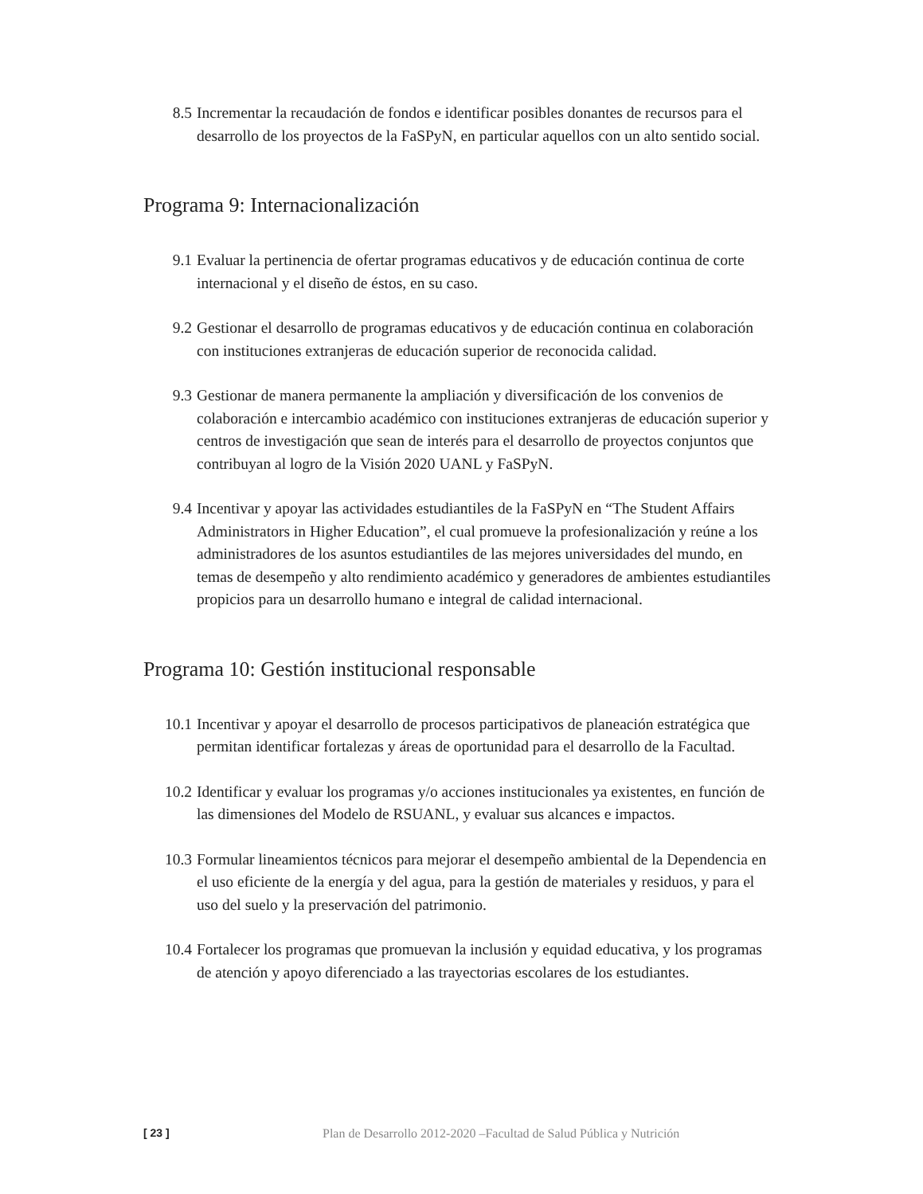8.5 Incrementar la recaudación de fondos e identificar posibles donantes de recursos para el desarrollo de los proyectos de la FaSPyN, en particular aquellos con un alto sentido social.
Programa 9: Internacionalización
9.1 Evaluar la pertinencia de ofertar programas educativos y de educación continua de corte internacional y el diseño de éstos, en su caso.
9.2 Gestionar el desarrollo de programas educativos y de educación continua en colaboración con instituciones extranjeras de educación superior de reconocida calidad.
9.3 Gestionar de manera permanente la ampliación y diversificación de los convenios de colaboración e intercambio académico con instituciones extranjeras de educación superior y centros de investigación que sean de interés para el desarrollo de proyectos conjuntos que contribuyan al logro de la Visión 2020 UANL y FaSPyN.
9.4 Incentivar y apoyar las actividades estudiantiles de la FaSPyN en “The Student Affairs Administrators in Higher Education”, el cual promueve la profesionalización y reúne a los administradores de los asuntos estudiantiles de las mejores universidades del mundo, en temas de desempeño y alto rendimiento académico y generadores de ambientes estudiantiles propicios para un desarrollo humano e integral de calidad internacional.
Programa 10: Gestión institucional responsable
10.1 Incentivar y apoyar el desarrollo de procesos participativos de planeación estratégica que permitan identificar fortalezas y áreas de oportunidad para el desarrollo de la Facultad.
10.2 Identificar y evaluar los programas y/o acciones institucionales ya existentes, en función de las dimensiones del Modelo de RSUANL, y evaluar sus alcances e impactos.
10.3 Formular lineamientos técnicos para mejorar el desempeño ambiental de la Dependencia en el uso eficiente de la energía y del agua, para la gestión de materiales y residuos, y para el uso del suelo y la preservación del patrimonio.
10.4 Fortalecer los programas que promuevan la inclusión y equidad educativa, y los programas de atención y apoyo diferenciado a las trayectorias escolares de los estudiantes.
[ 23 ] Plan de Desarrollo 2012-2020 –Facultad de Salud Pública y Nutrición